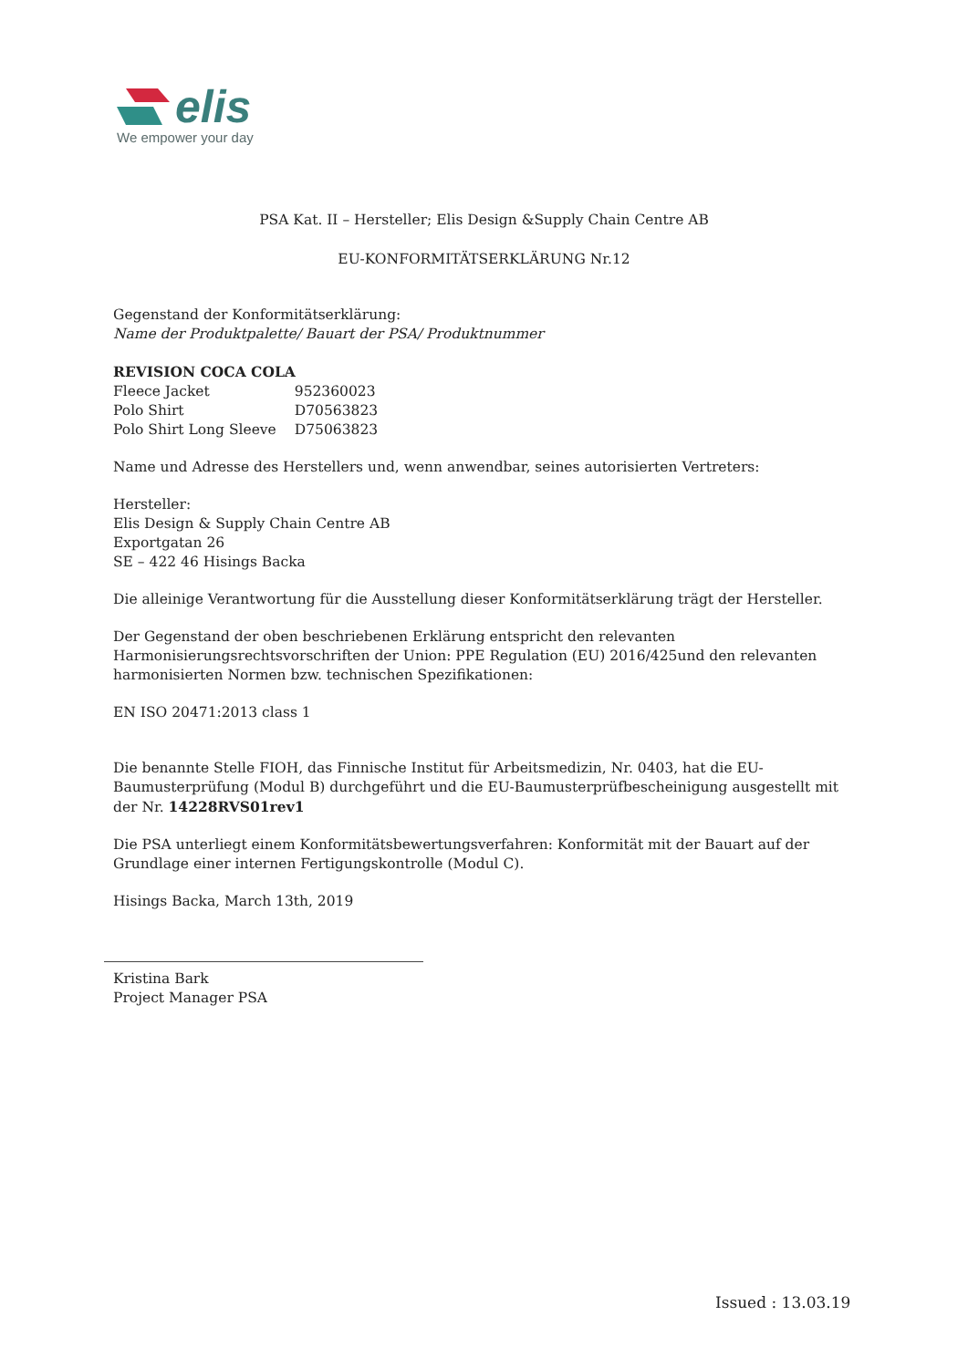elis
We empower your day
PSA Kat. II – Hersteller; Elis Design &Supply Chain Centre AB
EU-KONFORMITÄTSERKLÄRUNG Nr.12
Gegenstand der Konformitätserklärung:
Name der Produktpalette/ Bauart der PSA/ Produktnummer
REVISION COCA COLA
| Fleece Jacket | 952360023 |
| Polo Shirt | D70563823 |
| Polo Shirt Long Sleeve | D75063823 |
Name und Adresse des Herstellers und, wenn anwendbar, seines autorisierten Vertreters:
Hersteller:
Elis Design & Supply Chain Centre AB
Exportgatan 26
SE – 422 46 Hisings Backa
Die alleinige Verantwortung für die Ausstellung dieser Konformitätserklärung trägt der Hersteller.
Der Gegenstand der oben beschriebenen Erklärung entspricht den relevanten Harmonisierungsrechtsvorschriften der Union: PPE Regulation (EU) 2016/425und den relevanten harmonisierten Normen bzw. technischen Spezifikationen:
EN ISO 20471:2013 class 1
Die benannte Stelle FIOH, das Finnische Institut für Arbeitsmedizin, Nr. 0403, hat die EU-Baumusterprüfung (Modul B) durchgeführt und die EU-Baumusterprüfbescheinigung ausgestellt mit der Nr. 14228RVS01rev1
Die PSA unterliegt einem Konformitätsbewertungsverfahren: Konformität mit der Bauart auf der Grundlage einer internen Fertigungskontrolle (Modul C).
Hisings Backa, March 13th, 2019
Kristina Bark
Project Manager PSA
Issued : 13.03.19